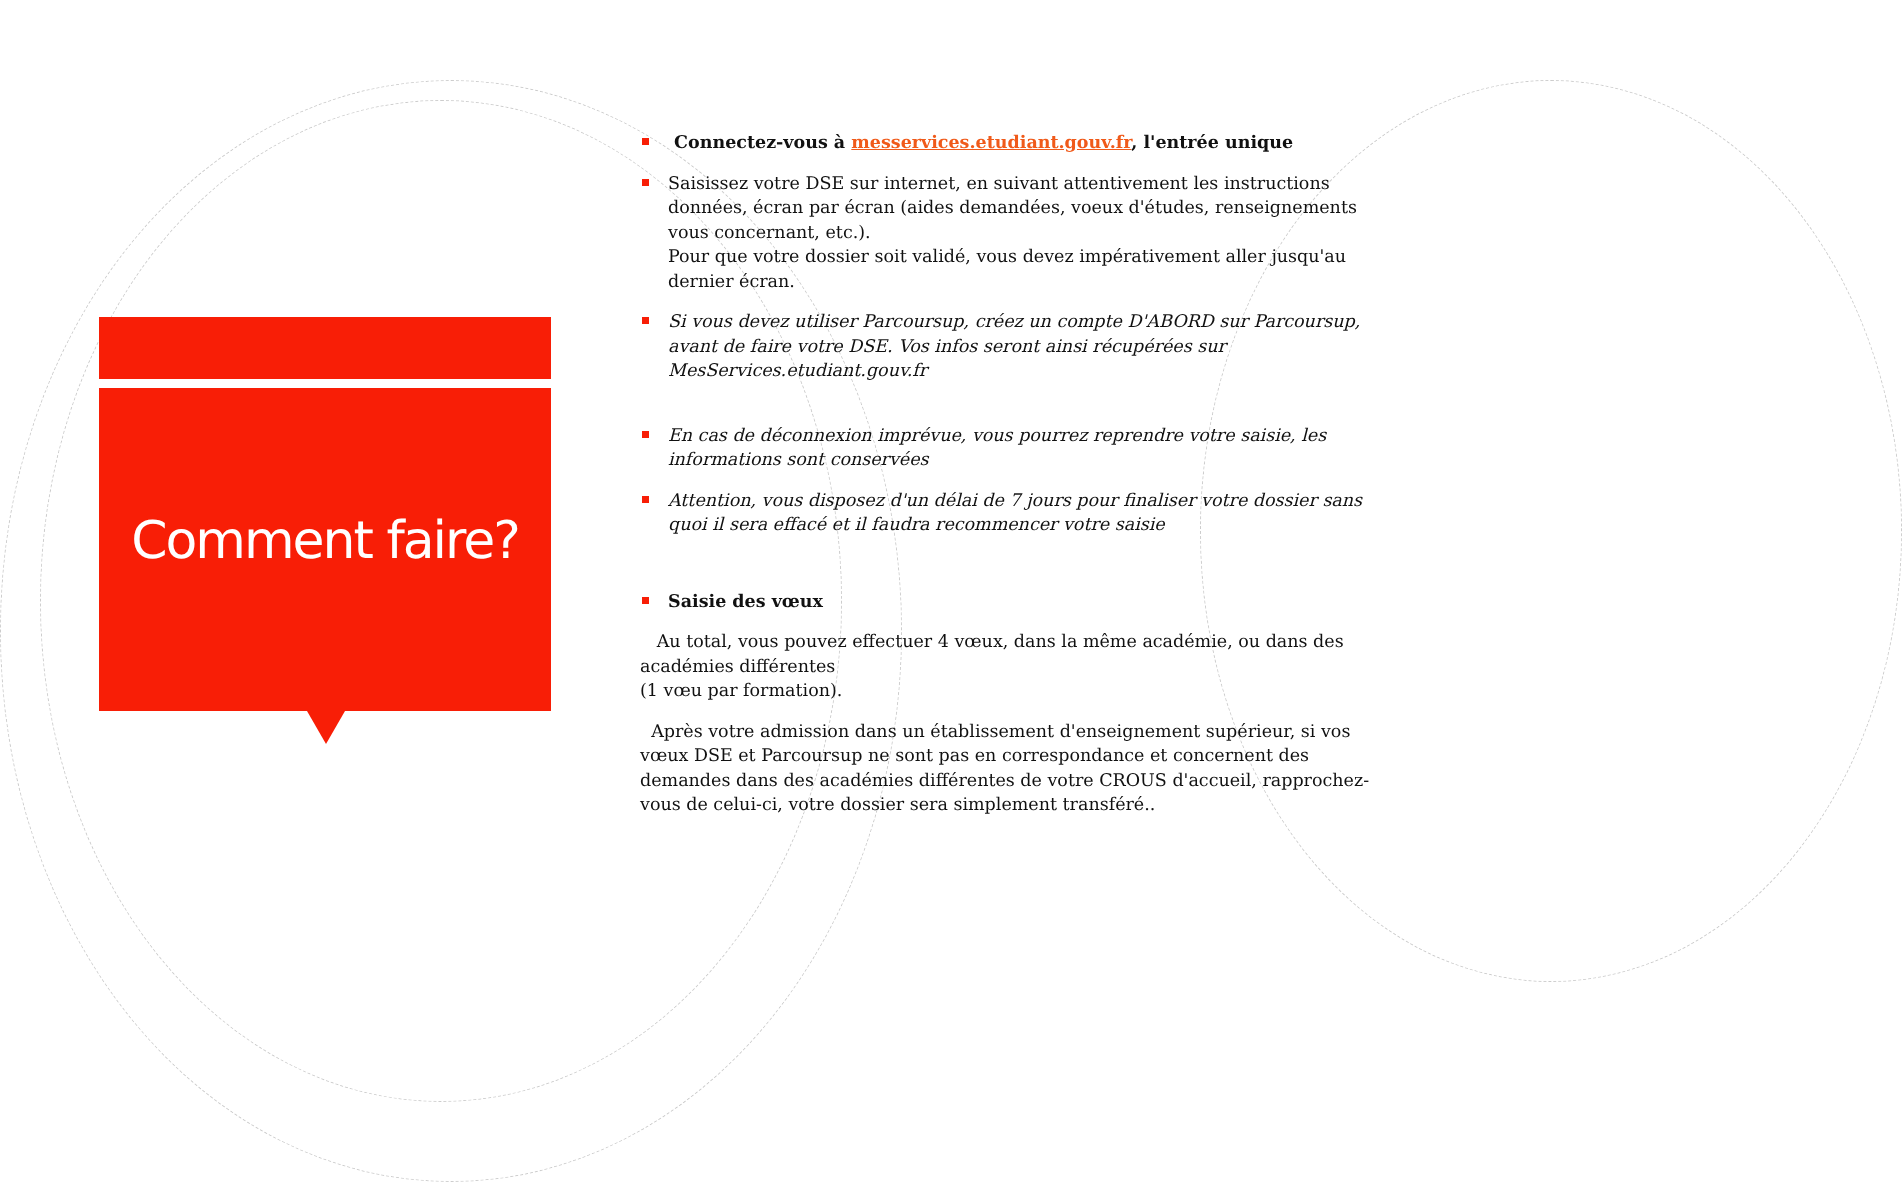Comment faire?
Connectez-vous à messervices.etudiant.gouv.fr, l'entrée unique
Saisissez votre DSE sur internet, en suivant attentivement les instructions données, écran par écran (aides demandées, voeux d'études, renseignements vous concernant, etc.).
Pour que votre dossier soit validé, vous devez impérativement aller jusqu'au dernier écran.
Si vous devez utiliser Parcoursup, créez un compte D'ABORD sur Parcoursup, avant de faire votre DSE. Vos infos seront ainsi récupérées sur MesServices.etudiant.gouv.fr
En cas de déconnexion imprévue, vous pourrez reprendre votre saisie, les informations sont conservées
Attention, vous disposez d'un délai de 7 jours pour finaliser votre dossier sans quoi il sera effacé et il faudra recommencer votre saisie
Saisie des vœux
Au total, vous pouvez effectuer 4 vœux, dans la même académie, ou dans des académies différentes
(1 vœu par formation).
Après votre admission dans un établissement d'enseignement supérieur, si vos vœux DSE et Parcoursup ne sont pas en correspondance et concernent des demandes dans des académies différentes de votre CROUS d'accueil, rapprochez-vous de celui-ci, votre dossier sera simplement transféré..